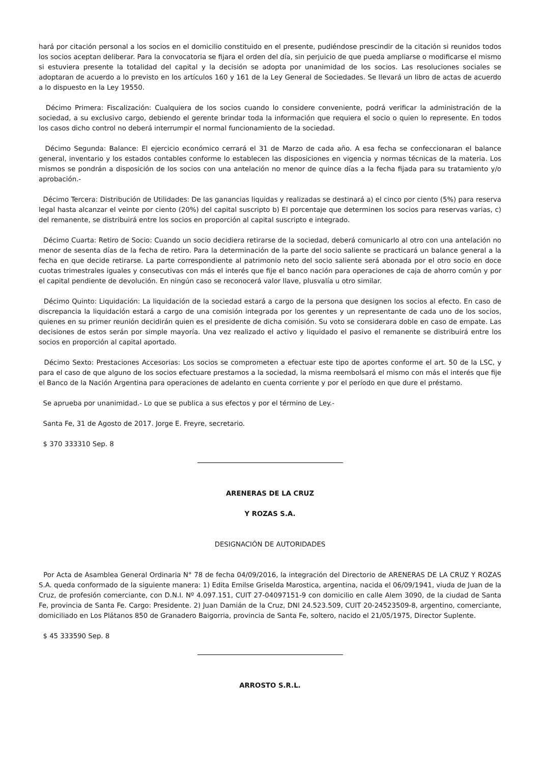hará por citación personal a los socios en el domicilio constituido en el presente, pudiéndose prescindir de la citación si reunidos todos los socios aceptan deliberar. Para la convocatoria se fijara el orden del día, sin perjuicio de que pueda ampliarse o modificarse el mismo si estuviera presente la totalidad del capital y la decisión se adopta por unanimidad de los socios. Las resoluciones sociales se adoptaran de acuerdo a lo previsto en los artículos 160 y 161 de la Ley General de Sociedades. Se llevará un libro de actas de acuerdo a lo dispuesto en la Ley 19550.
Décimo Primera: Fiscalización: Cualquiera de los socios cuando lo considere conveniente, podrá verificar la administración de la sociedad, a su exclusivo cargo, debiendo el gerente brindar toda la información que requiera el socio o quien lo represente. En todos los casos dicho control no deberá interrumpir el normal funcionamiento de la sociedad.
Décimo Segunda: Balance: El ejercicio económico cerrará el 31 de Marzo de cada año. A esa fecha se confeccionaran el balance general, inventario y los estados contables conforme lo establecen las disposiciones en vigencia y normas técnicas de la materia. Los mismos se pondrán a disposición de los socios con una antelación no menor de quince días a la fecha fijada para su tratamiento y/o aprobación.-
Décimo Tercera: Distribución de Utilidades: De las ganancias liquidas y realizadas se destinará a) el cinco por ciento (5%) para reserva legal hasta alcanzar el veinte por ciento (20%) del capital suscripto b) El porcentaje que determinen los socios para reservas varias, c) del remanente, se distribuirá entre los socios en proporción al capital suscripto e integrado.
Décimo Cuarta: Retiro de Socio: Cuando un socio decidiera retirarse de la sociedad, deberá comunicarlo al otro con una antelación no menor de sesenta días de la fecha de retiro. Para la determinación de la parte del socio saliente se practicará un balance general a la fecha en que decide retirarse. La parte correspondiente al patrimonio neto del socio saliente será abonada por el otro socio en doce cuotas trimestrales iguales y consecutivas con más el interés que fije el banco nación para operaciones de caja de ahorro común y por el capital pendiente de devolución. En ningún caso se reconocerá valor llave, plusvalía u otro similar.
Décimo Quinto: Liquidación: La liquidación de la sociedad estará a cargo de la persona que designen los socios al efecto. En caso de discrepancia la liquidación estará a cargo de una comisión integrada por los gerentes y un representante de cada uno de los socios, quienes en su primer reunión decidirán quien es el presidente de dicha comisión. Su voto se considerara doble en caso de empate. Las decisiones de estos serán por simple mayoría. Una vez realizado el activo y liquidado el pasivo el remanente se distribuirá entre los socios en proporción al capital aportado.
Décimo Sexto: Prestaciones Accesorias: Los socios se comprometen a efectuar este tipo de aportes conforme el art. 50 de la LSC, y para el caso de que alguno de los socios efectuare prestamos a la sociedad, la misma reembolsará el mismo con más el interés que fije el Banco de la Nación Argentina para operaciones de adelanto en cuenta corriente y por el período en que dure el préstamo.
Se aprueba por unanimidad.- Lo que se publica a sus efectos y por el término de Ley.-
Santa Fe, 31 de Agosto de 2017. Jorge E. Freyre, secretario.
$ 370 333310 Sep. 8
ARENERAS DE LA CRUZ
Y ROZAS S.A.
DESIGNACIÓN DE AUTORIDADES
Por Acta de Asamblea General Ordinaria N° 78 de fecha 04/09/2016, la integración del Directorio de ARENERAS DE LA CRUZ Y ROZAS S.A. queda conformado de la siguiente manera: 1) Edita Emilse Griselda Marostica, argentina, nacida el 06/09/1941, viuda de Juan de la Cruz, de profesión comerciante, con D.N.I. Nº 4.097.151, CUIT 27-04097151-9 con domicilio en calle Alem 3090, de la ciudad de Santa Fe, provincia de Santa Fe. Cargo: Presidente. 2) Juan Damián de la Cruz, DNI 24.523.509, CUIT 20-24523509-8, argentino, comerciante, domiciliado en Los Plátanos 850 de Granadero Baigorria, provincia de Santa Fe, soltero, nacido el 21/05/1975, Director Suplente.
$ 45 333590 Sep. 8
ARROSTO S.R.L.